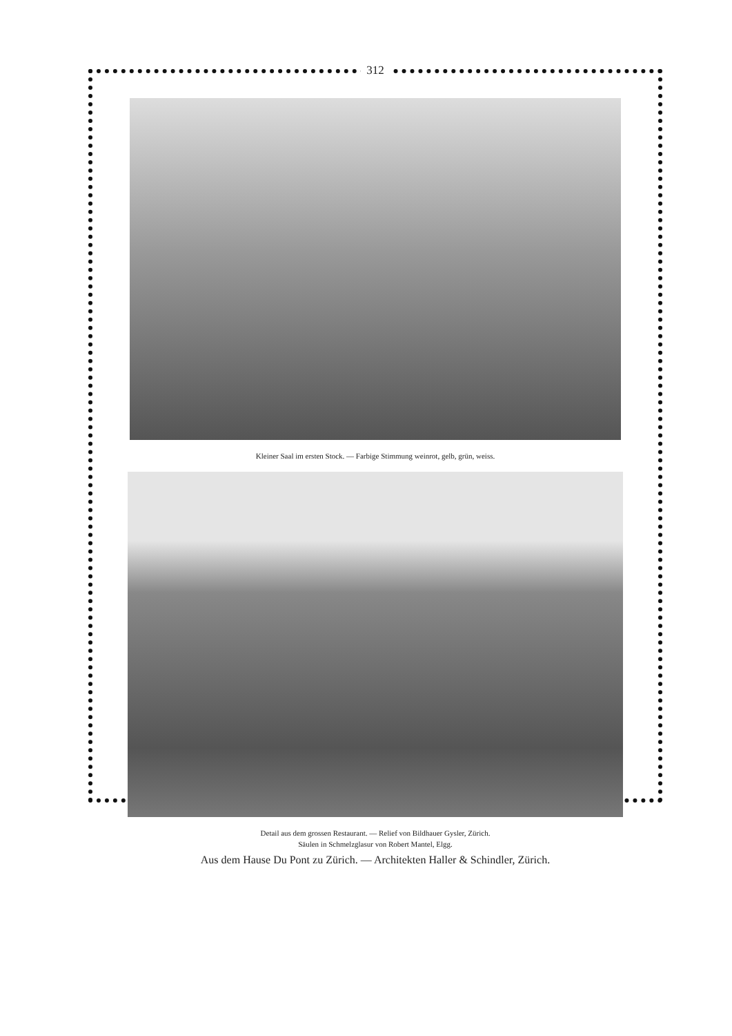312
Kleiner Saal im ersten Stock. — Farbige Stimmung weinrot, gelb, grün, weiss.
Detail aus dem grossen Restaurant. — Relief von Bildhauer Gysler, Zürich.
Säulen in Schmelzglasur von Robert Mantel, Elgg.
Aus dem Hause Du Pont zu Zürich. — Architekten Haller & Schindler, Zürich.